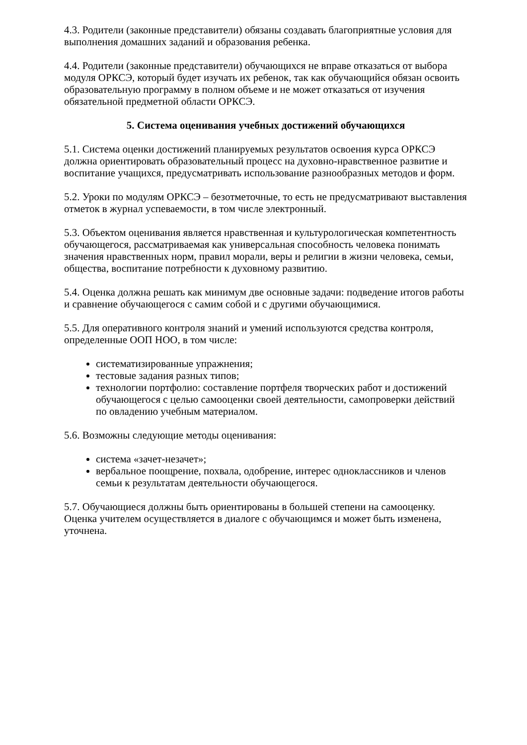4.3. Родители (законные представители) обязаны создавать благоприятные условия для выполнения домашних заданий и образования ребенка.
4.4. Родители (законные представители) обучающихся не вправе отказаться от выбора модуля ОРКСЭ, который будет изучать их ребенок, так как обучающийся обязан освоить образовательную программу в полном объеме и не может отказаться от изучения обязательной предметной области ОРКСЭ.
5. Система оценивания учебных достижений обучающихся
5.1. Система оценки достижений планируемых результатов освоения курса ОРКСЭ должна ориентировать образовательный процесс на духовно-нравственное развитие и воспитание учащихся, предусматривать использование разнообразных методов и форм.
5.2. Уроки по модулям ОРКСЭ – безотметочные, то есть не предусматривают выставления отметок в журнал успеваемости, в том числе электронный.
5.3. Объектом оценивания является нравственная и культурологическая компетентность обучающегося, рассматриваемая как универсальная способность человека понимать значения нравственных норм, правил морали, веры и религии в жизни человека, семьи, общества, воспитание потребности к духовному развитию.
5.4. Оценка должна решать как минимум две основные задачи: подведение итогов работы и сравнение обучающегося с самим собой и с другими обучающимися.
5.5. Для оперативного контроля знаний и умений используются средства контроля, определенные ООП НОО, в том числе:
систематизированные упражнения;
тестовые задания разных типов;
технологии портфолио: составление портфеля творческих работ и достижений обучающегося с целью самооценки своей деятельности, самопроверки действий по овладению учебным материалом.
5.6. Возможны следующие методы оценивания:
система «зачет-незачет»;
вербальное поощрение, похвала, одобрение, интерес одноклассников и членов семьи к результатам деятельности обучающегося.
5.7. Обучающиеся должны быть ориентированы в большей степени на самооценку. Оценка учителем осуществляется в диалоге с обучающимся и может быть изменена, уточнена.